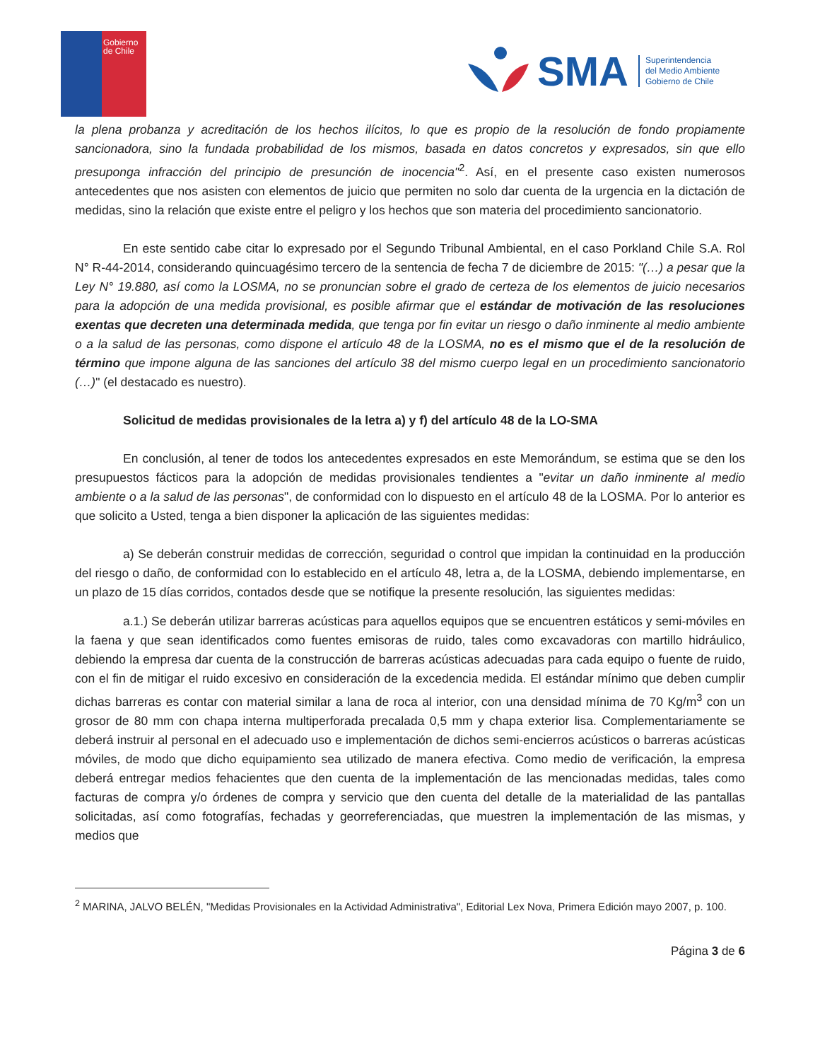Gobierno
de Chile
SMA
Superintendencia
del Medio Ambiente
Gobierno de Chile
la plena probanza y acreditación de los hechos ilícitos, lo que es propio de la resolución de fondo propiamente sancionadora, sino la fundada probabilidad de los mismos, basada en datos concretos y expresados, sin que ello presuponga infracción del principio de presunción de inocencia"<sup>2</sup>. Así, en el presente caso existen numerosos antecedentes que nos asisten con elementos de juicio que permiten no solo dar cuenta de la urgencia en la dictación de medidas, sino la relación que existe entre el peligro y los hechos que son materia del procedimiento sancionatorio.
En este sentido cabe citar lo expresado por el Segundo Tribunal Ambiental, en el caso Porkland Chile S.A. Rol N° R-44-2014, considerando quincuagésimo tercero de la sentencia de fecha 7 de diciembre de 2015: "(…) a pesar que la Ley N° 19.880, así como la LOSMA, no se pronuncian sobre el grado de certeza de los elementos de juicio necesarios para la adopción de una medida provisional, es posible afirmar que el estándar de motivación de las resoluciones exentas que decreten una determinada medida, que tenga por fin evitar un riesgo o daño inminente al medio ambiente o a la salud de las personas, como dispone el artículo 48 de la LOSMA, no es el mismo que el de la resolución de término que impone alguna de las sanciones del artículo 38 del mismo cuerpo legal en un procedimiento sancionatorio (…)" (el destacado es nuestro).
Solicitud de medidas provisionales de la letra a) y f) del artículo 48 de la LO-SMA
En conclusión, al tener de todos los antecedentes expresados en este Memorándum, se estima que se den los presupuestos fácticos para la adopción de medidas provisionales tendientes a "evitar un daño inminente al medio ambiente o a la salud de las personas", de conformidad con lo dispuesto en el artículo 48 de la LOSMA. Por lo anterior es que solicito a Usted, tenga a bien disponer la aplicación de las siguientes medidas:
a) Se deberán construir medidas de corrección, seguridad o control que impidan la continuidad en la producción del riesgo o daño, de conformidad con lo establecido en el artículo 48, letra a, de la LOSMA, debiendo implementarse, en un plazo de 15 días corridos, contados desde que se notifique la presente resolución, las siguientes medidas:
a.1.) Se deberán utilizar barreras acústicas para aquellos equipos que se encuentren estáticos y semi-móviles en la faena y que sean identificados como fuentes emisoras de ruido, tales como excavadoras con martillo hidráulico, debiendo la empresa dar cuenta de la construcción de barreras acústicas adecuadas para cada equipo o fuente de ruido, con el fin de mitigar el ruido excesivo en consideración de la excedencia medida. El estándar mínimo que deben cumplir dichas barreras es contar con material similar a lana de roca al interior, con una densidad mínima de 70 Kg/m<sup>3</sup> con un grosor de 80 mm con chapa interna multiperforada precalada 0,5 mm y chapa exterior lisa. Complementariamente se deberá instruir al personal en el adecuado uso e implementación de dichos semi-encierros acústicos o barreras acústicas móviles, de modo que dicho equipamiento sea utilizado de manera efectiva. Como medio de verificación, la empresa deberá entregar medios fehacientes que den cuenta de la implementación de las mencionadas medidas, tales como facturas de compra y/o órdenes de compra y servicio que den cuenta del detalle de la materialidad de las pantallas solicitadas, así como fotografías, fechadas y georreferenciadas, que muestren la implementación de las mismas, y medios que
<sup>2</sup> MARINA, JALVO BELÉN, "Medidas Provisionales en la Actividad Administrativa", Editorial Lex Nova, Primera Edición mayo 2007, p. 100.
Página 3 de 6